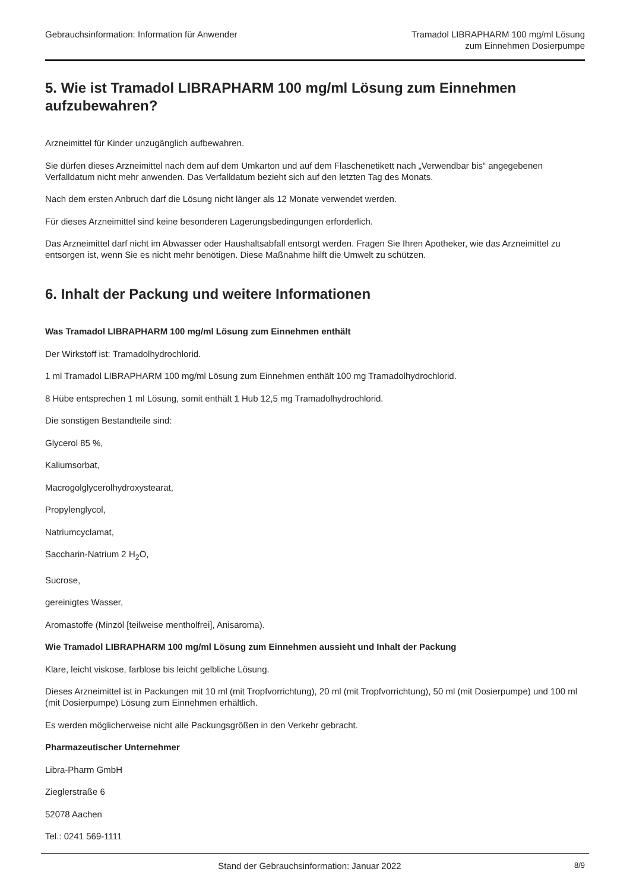Gebrauchsinformation: Information für Anwender
Tramadol LIBRAPHARM 100 mg/ml Lösung
zum Einnehmen Dosierpumpe
5. Wie ist Tramadol LIBRAPHARM 100 mg/ml Lösung zum Einnehmen aufzubewahren?
Arzneimittel für Kinder unzugänglich aufbewahren.
Sie dürfen dieses Arzneimittel nach dem auf dem Umkarton und auf dem Flaschenetikett nach „Verwendbar bis“ angegebenen Verfalldatum nicht mehr anwenden. Das Verfalldatum bezieht sich auf den letzten Tag des Monats.
Nach dem ersten Anbruch darf die Lösung nicht länger als 12 Monate verwendet werden.
Für dieses Arzneimittel sind keine besonderen Lagerungsbedingungen erforderlich.
Das Arzneimittel darf nicht im Abwasser oder Haushaltsabfall entsorgt werden. Fragen Sie Ihren Apotheker, wie das Arzneimittel zu entsorgen ist, wenn Sie es nicht mehr benötigen. Diese Maßnahme hilft die Umwelt zu schützen.
6. Inhalt der Packung und weitere Informationen
Was Tramadol LIBRAPHARM 100 mg/ml Lösung zum Einnehmen enthält
Der Wirkstoff ist: Tramadolhydrochlorid.
1 ml Tramadol LIBRAPHARM 100 mg/ml Lösung zum Einnehmen enthält 100 mg Tramadolhydrochlorid.
8 Hübe entsprechen 1 ml Lösung, somit enthält 1 Hub 12,5 mg Tramadolhydrochlorid.
Die sonstigen Bestandteile sind:
Glycerol 85 %,
Kaliumsorbat,
Macrogolglycerolhydroxystearat,
Propylenglycol,
Natriumcyclamat,
Saccharin-Natrium 2 H<sub>2</sub>O,
Sucrose,
gereinigtes Wasser,
Aromastoffe (Minzöl [teilweise mentholfrei], Anisaroma).
Wie Tramadol LIBRAPHARM 100 mg/ml Lösung zum Einnehmen aussieht und Inhalt der Packung
Klare, leicht viskose, farblose bis leicht gelbliche Lösung.
Dieses Arzneimittel ist in Packungen mit 10 ml (mit Tropfvorrichtung), 20 ml (mit Tropfvorrichtung), 50 ml (mit Dosierpumpe) und 100 ml (mit Dosierpumpe) Lösung zum Einnehmen erhältlich.
Es werden möglicherweise nicht alle Packungsgrößen in den Verkehr gebracht.
Pharmazeutischer Unternehmer
Libra-Pharm GmbH
Zieglerstraße 6
52078 Aachen
Tel.: 0241 569-1111
Stand der Gebrauchsinformation: Januar 2022
8/9